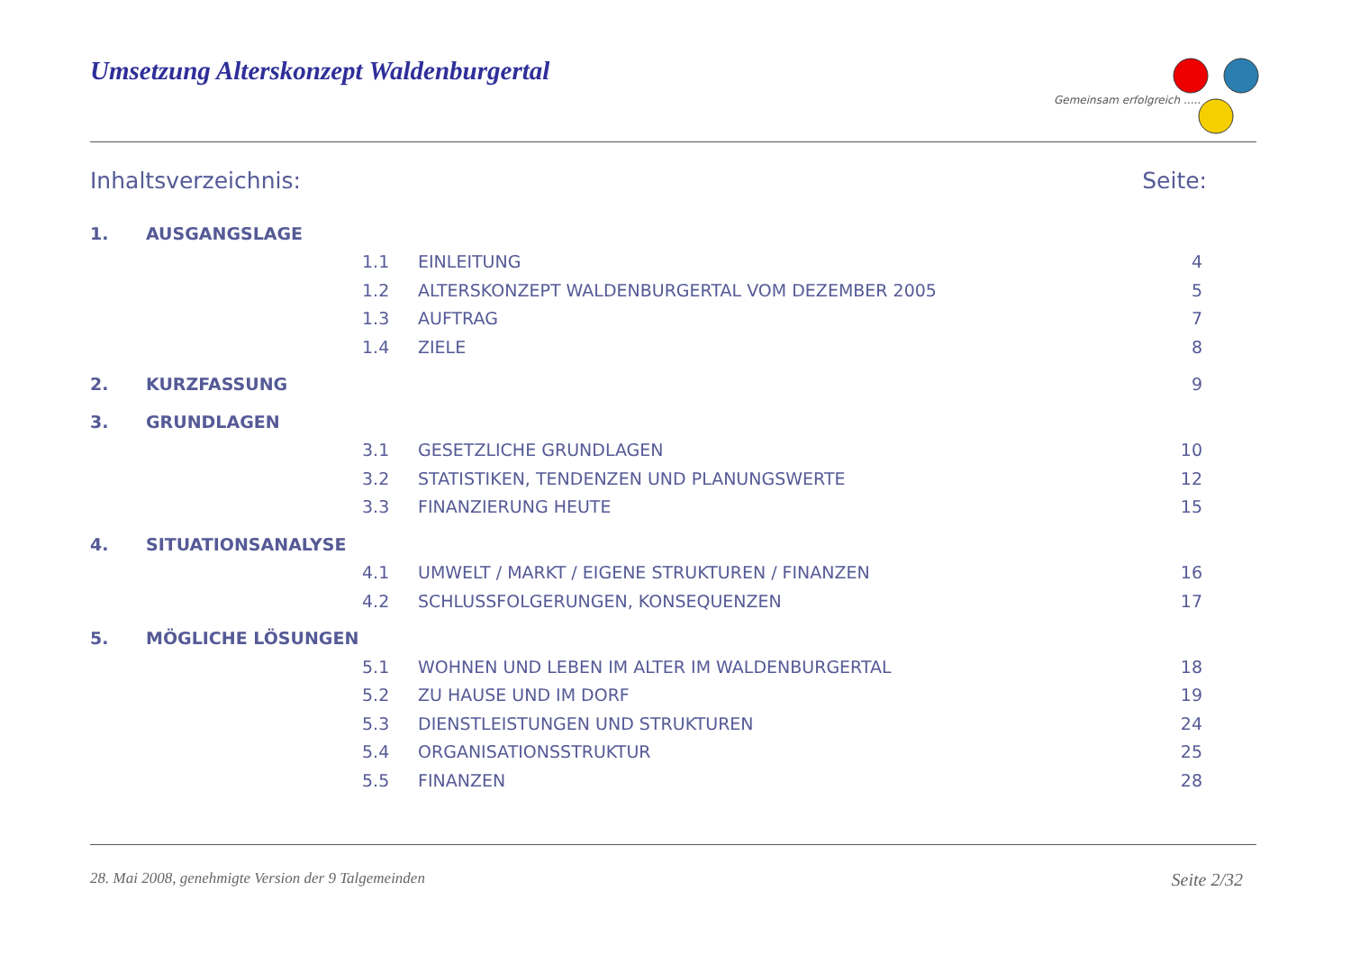Umsetzung Alterskonzept Waldenburgertal
Gemeinsam erfolgreich .....
Inhaltsverzeichnis: Seite:
1. AUSGANGSLAGE
1.1 EINLEITUNG 4
1.2 ALTERSKONZEPT WALDENBURGERTAL VOM DEZEMBER 2005 5
1.3 AUFTRAG 7
1.4 ZIELE 8
2. KURZFASSUNG 9
3. GRUNDLAGEN
3.1 GESETZLICHE GRUNDLAGEN 10
3.2 STATISTIKEN, TENDENZEN UND PLANUNGSWERTE 12
3.3 FINANZIERUNG HEUTE 15
4. SITUATIONSANALYSE
4.1 UMWELT / MARKT / EIGENE STRUKTUREN / FINANZEN 16
4.2 SCHLUSSFOLGERUNGEN, KONSEQUENZEN 17
5. MÖGLICHE LÖSUNGEN
5.1 WOHNEN UND LEBEN IM ALTER IM WALDENBURGERTAL 18
5.2 ZU HAUSE UND IM DORF 19
5.3 DIENSTLEISTUNGEN UND STRUKTUREN 24
5.4 ORGANISATIONSSTRUKTUR 25
5.5 FINANZEN 28
28. Mai 2008, genehmigte Version der 9 Talgemeinden Seite 2/32